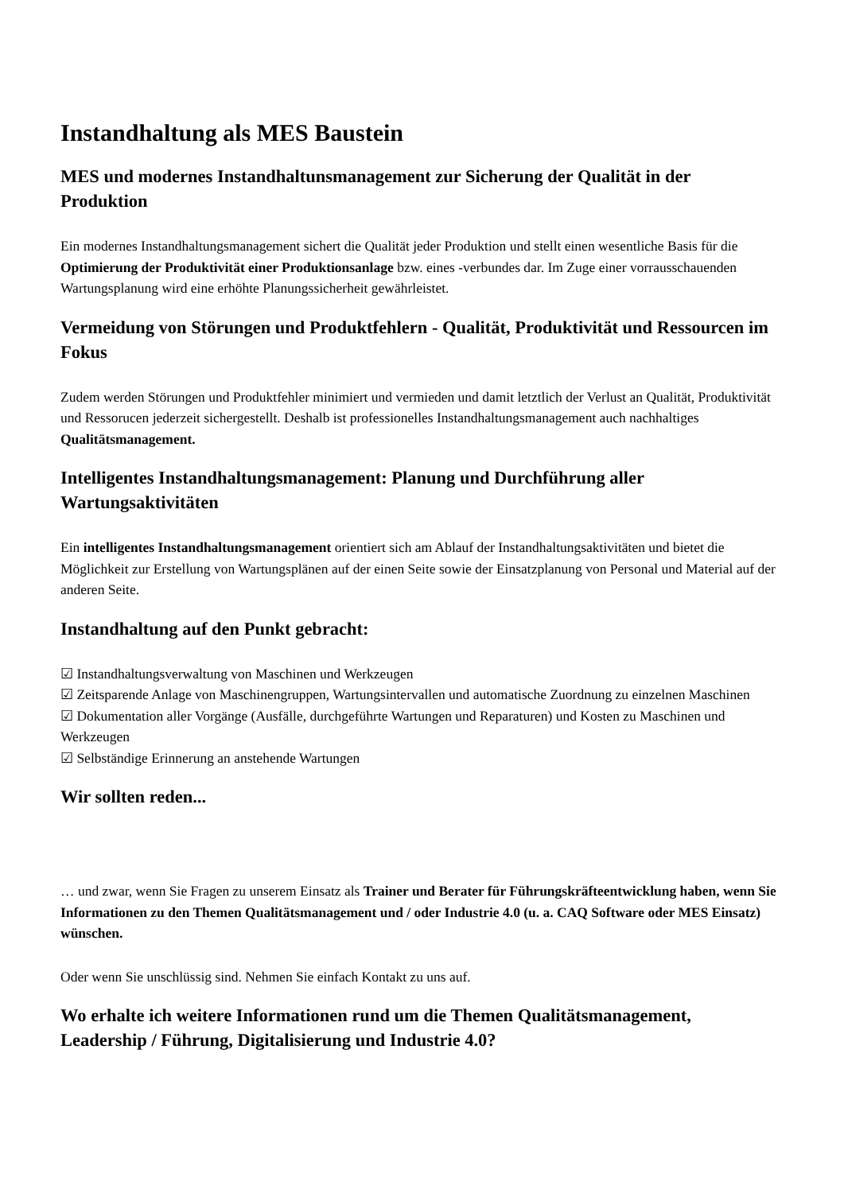Instandhaltung als MES Baustein
MES und modernes Instandhaltunsmanagement zur Sicherung der Qualität in der Produktion
Ein modernes Instandhaltungsmanagement sichert die Qualität jeder Produktion und stellt einen wesentliche Basis für die Optimierung der Produktivität einer Produktionsanlage bzw. eines -verbundes dar. Im Zuge einer vorrausschauenden Wartungsplanung wird eine erhöhte Planungssicherheit gewährleistet.
Vermeidung von Störungen und Produktfehlern - Qualität, Produktivität und Ressourcen im Fokus
Zudem werden Störungen und Produktfehler minimiert und vermieden und damit letztlich der Verlust an Qualität, Produktivität und Ressorucen jederzeit sichergestellt. Deshalb ist professionelles Instandhaltungsmanagement auch nachhaltiges Qualitätsmanagement.
Intelligentes Instandhaltungsmanagement: Planung und Durchführung aller Wartungsaktivitäten
Ein intelligentes Instandhaltungsmanagement orientiert sich am Ablauf der Instandhaltungsaktivitäten und bietet die Möglichkeit zur Erstellung von Wartungsplänen auf der einen Seite sowie der Einsatzplanung von Personal und Material auf der anderen Seite.
Instandhaltung auf den Punkt gebracht:
☑ Instandhaltungsverwaltung von Maschinen und Werkzeugen
☑ Zeitsparende Anlage von Maschinengruppen, Wartungsintervallen und automatische Zuordnung zu einzelnen Maschinen
☑ Dokumentation aller Vorgänge (Ausfälle, durchgeführte Wartungen und Reparaturen) und Kosten zu Maschinen und Werkzeugen
☑ Selbständige Erinnerung an anstehende Wartungen
Wir sollten reden...
… und zwar, wenn Sie Fragen zu unserem Einsatz als Trainer und Berater für Führungskräfteentwicklung haben, wenn Sie Informationen zu den Themen Qualitätsmanagement und / oder Industrie 4.0 (u. a. CAQ Software oder MES Einsatz) wünschen.
Oder wenn Sie unschlüssig sind. Nehmen Sie einfach Kontakt zu uns auf.
Wo erhalte ich weitere Informationen rund um die Themen Qualitätsmanagement, Leadership / Führung, Digitalisierung und Industrie 4.0?